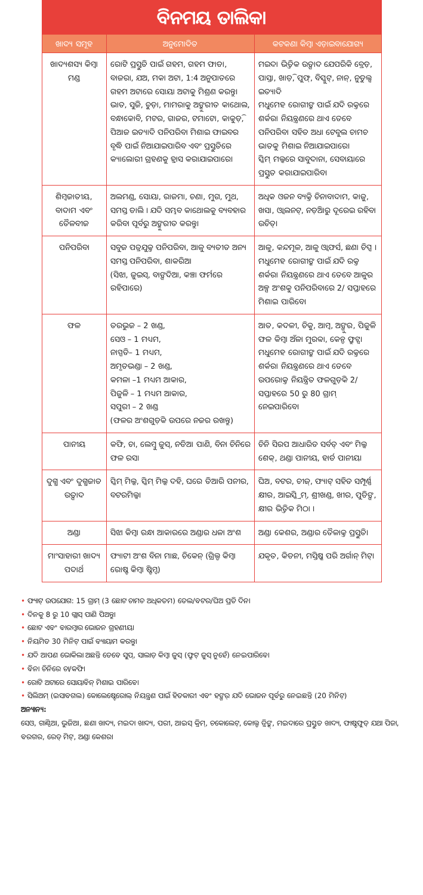ବିନମୟ ତାଲିକା
| ଖାଦ୍ୟ ସମୂହ | ଅନୁମୋଦିତ | କଟକଣା କିମ୍ବା ଏଡ଼ାଇବାଯୋଗ୍ୟ |
| --- | --- | --- |
| ଖାଦ୍ୟଶସ୍ୟ କିମ୍ବା ମଣ୍ଡ | ରୋଟି ପ୍ରସ୍ତୁତି ପାଇଁ ଗହମ, ଗହମ ଫାଡା, ବାଜରା, ଯଅ, ମକା ଅଟା, 1:4 ଅନୁପାତରେ ଗହମ ଅଟାରେ ସୋୟା ଅଟାକୁ ମିଶ୍ରଣ କରନ୍ତୁ। ଭାତ, ସୁଜି, ଚୁଡ଼ା, ମାମରାକୁ ଅଙ୍କୁରୀତ କାଥୋଲ, ବନ୍ଧାକୋବି, ମଟର, ଗାଜର, ଟମାଟୋ, କାକୁଡ଼ି, ପିଆଜ ଇତ୍ୟାଦି ପନିପରିବା ମିଶାଇ ଫାଇବର ବୃଦ୍ଧି ପାଇଁ ନିଆଯାଇପାରିବ ଏବଂ ପ୍ରସ୍ତୁତିରେ କ୍ୟାଲୋରୀ ଗ୍ରହଣକୁ ହ୍ରାସ କରାଯାଇପାରେ। | ମଇଦା ଭିତ୍ତିକ ଉତ୍ପାଦ ଯେପରିକି ବ୍ରେଡ଼, ପାସ୍ତା, ଖାଡ଼ି, ପୁଫ୍, ବିସ୍କୁଟ୍, ନାନ୍, ନୁଡୁଲ୍ସ ଇତ୍ୟାଦି ମଧୁମେହ ରୋଗୀଙ୍କ ପାଇଁ ଯଦି ରକ୍ତରେ ଶର୍କରା ନିୟନ୍ତ୍ରଣରେ ଥାଏ ତେବେ ପନିପରିବା ସହିତ ଅଧା ଟେବୁଲ ଚାମଚ ଭାତକୁ ମିଶାଇ ନିଆଯାଇପାରେ। ସ୍କିମ୍ ମଲ୍କରେ ସାବୁଦାନା, ସେବାୟାରେ ପ୍ରସ୍ତୁତ କରାଯାଇପାରିବ। |
| ଶିମ୍ବଜାତୀୟ, ବାଦାମ ଏବଂ ତୈଳବୀଜ | ଅଲମଣ୍ଡ, ସୋୟା, ରାଜମା, ଚଣା, ମୁଗ, ମୁଥ, ସମସ୍ତ ଡାଲି । ଯଦି ସମ୍ଭବ କାଥୋଲକୁ ବ୍ୟବହାର କରିବା ପୂର୍ବରୁ ଅଙ୍କୁରୀତ କରନ୍ତୁ। | ଅଧିକ ଓଜନ ବ୍ୟକ୍ତି ଚିନାବାଦାମ, କାଜୁ, ଖସା, ଓ୍ୱାଲନଟ୍, ନଡ଼ିଆରୁ ଦୂରେଇ ରହିବା ଉଚିତ୍। |
| ପନିପରିବା | ସବୁଜ ପତ୍ରଯୁକ୍ତ ପନିପରିବା, ଆଳୁ ବ୍ୟତୀତ ଅନ୍ୟ ସମସ୍ତ ପନିପରିବା, ଶାକରିଆ (ସିଝା, ଜୁଇସ୍, ବାଙ୍ଗଦିଆ, କଞ୍ଚା ଫର୍ମରେ ରହିପାରେ) | ଆଳୁ, କନ୍ଦମୂଳ, ଆଳୁ ଓ୍ୱାଫର୍ସ, ଛଣା ଚିପ୍ସ । ମଧୁମେହ ରୋଗୀଙ୍କ ପାଇଁ ଯଦି ରକ୍ତ ଶର୍କରା ନିୟନ୍ତ୍ରଣରେ ଥାଏ ତେବେ ଆଳୁର ଅଳ୍ପ ଅଂଶକୁ ପନିପରିବାରେ 2/ ସପ୍ତାହରେ ମିଶାଇ ପାରିବେ। |
| ଫଳ | ତରଭୁଜ – 2 ଖଣ୍ଡ, ସେଓ – 1 ମଧ୍ୟମ, ନାସ୍ପତି– 1 ମଧ୍ୟମ, ଅମୃତଭଣ୍ଡା – 2 ଖଣ୍ଡ, କମଳା –1 ମଧ୍ୟମ ଆକାର, ପିଜୁଳି – 1 ମଧ୍ୟମ ଆକାର, ସପୁରୀ – 2 ଖଣ୍ଡ (ଫଳର ଅଂଶଗୁଡ଼ିକ ଉପରେ ନଜର ରଖନ୍ତୁ) | ଆତ, କଦଳୀ, ଚିକୁ, ଆମ୍ବ, ଅଙ୍ଗୁର, ପିଜୁଳି ଫଳ କିମ୍ବା ଅଁଳା ମୁରବ୍ବା, କେନ୍ଡ ଫ୍ରୁଟ୍ସ। ମଧୁମେହ ରୋଗୀଙ୍କ ପାଇଁ ଯଦି ରକ୍ତରେ ଶର୍କରା ନିୟନ୍ତ୍ରଣରେ ଥାଏ ତେବେ ଉପରୋକ୍ତ ନିୟନ୍ତ୍ରିତ ଫଳଗୁଡ଼ିକ 2/ସପ୍ତାହରେ 50 ରୁ 80 ଗ୍ରାମ୍ ନେଇପାରିବେ। |
| ପାନୀୟ | କଫି, ଚା, ଲେମ୍ବୁ ଜୁସ୍, ନଡିଆ ପାଣି, ବିନା ଚିନିରେ ଫଳ ରସ। | ଚିନି ସିରପ ଆଧାରିତ ସର୍ବତ୍ ଏବଂ ମିଲ୍କ ଶେକ୍, ଥଣ୍ଡା ପାନୀୟ, ହାର୍ଡ ପାନୀୟ। |
| ଦୁଗ୍ଧ ଏବଂ ଦୁଗ୍ଧଜାତ ଉତ୍ପାଦ | ସ୍କିମ୍ ମିଲ୍କ, ସ୍କିମ୍ ମିଲ୍କ ଦହି, ଘରେ ତିଆରି ପନୀର, ବଟରମିଲ୍କ। | ଘିଅ, ବଟର, ଚୀଜ୍, ଫ୍ୟାଟ୍ ସହିତ ସମ୍ପୂର୍ଣ୍ଣ କ୍ଷୀର, ଆଇସ୍କ୍ରିମ୍, ଶ୍ରୀଖଣ୍ଡ, ଖୀର, ପୁଡିଙ୍ଗ, କ୍ଷୀର ଭିତ୍ତିକ ମିଠା । |
| ଅଣ୍ଡା | ସିଝା କିମ୍ବା ରନ୍ଧା ଆକାରରେ ଅଣ୍ଡାର ଧଳା ଅଂଶ | ଅଣ୍ଡା କେଶର, ଅଣ୍ଡାର ତୈଳାକ୍ତ ପ୍ରସ୍ତୁତି। |
| ମାଂସାହାରୀ ଖାଦ୍ୟ ପଦାର୍ଥ | ଫ୍ୟାଟୀ ଅଂଶ ବିନା ମାଛ, ଚିକେନ୍ (ଗ୍ରିଲ୍ଡ କିମ୍ବା ରୋଷ୍ଟ କିମ୍ବା ଷ୍ଟିମ୍ଡ) | ଯକୃତ, କିଡନୀ, ମସ୍ତିଷ୍କ ପରି ଅର୍ଗାନ୍ ମିଟ୍। |
• ଫ୍ୟାଟ୍ ଉପଯୋଗ: 15 ଗ୍ରାମ୍ (3 ଛୋଟ ଚାମଚ ଅଧିକତମ) ତେଲ/ବଟର/ଘିଅ ପ୍ରତି ଦିନ।
• ଦିନକୁ 8 ରୁ 10 ଗ୍ଲାସ୍ ପାଣି ପିଅନ୍ତୁ।
• ଛୋଟ ଏବଂ ବାରମ୍ବାର ଭୋଜନ ଗ୍ରହଣୀୟ।
• ନିୟମିତ 30 ମିନିଟ୍ ପାଇଁ ବ୍ୟାୟାମ କରନ୍ତୁ।
• ଯଦି ଆପଣ ଭୋକିଲା ଅଛନ୍ତି ତେବେ ସୁପ୍, ସାଲାଡ଼ କିମ୍ବା ଜୁସ୍ (ଫ୍ରୁଟ୍ ଜୁସ୍ ନୁହେଁ) ନେଇପାରିବେ।
• ବିନା ଚିନିରେ ଚା/କଫି।
• ରୋଟି ଅଟାରେ ସୋୟାବିନ୍ ମିଶାଇ ପାରିବେ।
• ସିଲିଅମ୍ (ଇସାବଗଲ) କୋଲେଷ୍ଟେରୋଲ୍ ନିୟନ୍ତ୍ରଣ ପାଇଁ ହିତକାରୀ ଏବଂ ହଙ୍ଗର୍ ଯଦି ଭୋଜନ ପୂର୍ବରୁ ନେଇଛନ୍ତି (20 ମିନିଟ୍)
ଅନ୍ୟାନ୍ୟ:
ସେଓ, ଗାଣ୍ଠିଆ, ଭୁଜିଆ, ଛଣା ଖାଦ୍ୟ, ମଇଦା ଖାଦ୍ୟ, ପରୀ, ଆଇସ୍ କ୍ରିମ୍, ଚକୋଲେଟ୍, କୋଲ୍ଡ ଡ୍ରିଙ୍କ୍, ମଇଦାରେ ପ୍ରସ୍ତୁତ ଖାଦ୍ୟ, ଫାଷ୍ଟଫୁଡ୍ ଯଥା ପିଜା, ବରଗର, ରେଡ୍ ମିଟ୍, ଅଣ୍ଡା କେଶର।